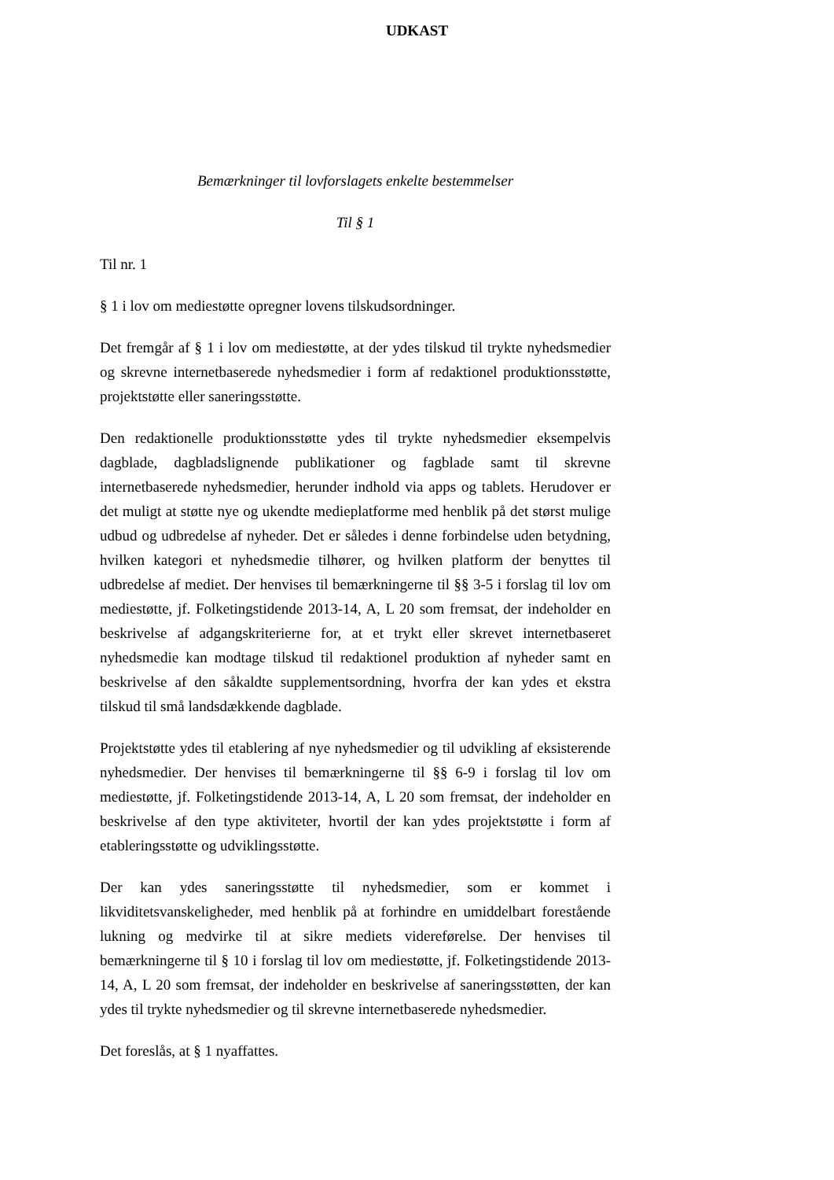UDKAST
Bemærkninger til lovforslagets enkelte bestemmelser
Til § 1
Til nr. 1
§ 1 i lov om mediestøtte opregner lovens tilskudsordninger.
Det fremgår af § 1 i lov om mediestøtte, at der ydes tilskud til trykte nyhedsmedier og skrevne internetbaserede nyhedsmedier i form af redaktionel produktionsstøtte, projektstøtte eller saneringsstøtte.
Den redaktionelle produktionsstøtte ydes til trykte nyhedsmedier eksempelvis dagblade, dagbladslignende publikationer og fagblade samt til skrevne internetbaserede nyhedsmedier, herunder indhold via apps og tablets. Herudover er det muligt at støtte nye og ukendte medieplatforme med henblik på det størst mulige udbud og udbredelse af nyheder. Det er således i denne forbindelse uden betydning, hvilken kategori et nyhedsmedie tilhører, og hvilken platform der benyttes til udbredelse af mediet. Der henvises til bemærkningerne til §§ 3-5 i forslag til lov om mediestøtte, jf. Folketingstidende 2013-14, A, L 20 som fremsat, der indeholder en beskrivelse af adgangskriterierne for, at et trykt eller skrevet internetbaseret nyhedsmedie kan modtage tilskud til redaktionel produktion af nyheder samt en beskrivelse af den såkaldte supplementsordning, hvorfra der kan ydes et ekstra tilskud til små landsdækkende dagblade.
Projektstøtte ydes til etablering af nye nyhedsmedier og til udvikling af eksisterende nyhedsmedier. Der henvises til bemærkningerne til §§ 6-9 i forslag til lov om mediestøtte, jf. Folketingstidende 2013-14, A, L 20 som fremsat, der indeholder en beskrivelse af den type aktiviteter, hvortil der kan ydes projektstøtte i form af etableringsstøtte og udviklingsstøtte.
Der kan ydes saneringsstøtte til nyhedsmedier, som er kommet i likviditetsvanskeligheder, med henblik på at forhindre en umiddelbart forestående lukning og medvirke til at sikre mediets videreførelse. Der henvises til bemærkningerne til § 10 i forslag til lov om mediestøtte, jf. Folketingstidende 2013-14, A, L 20 som fremsat, der indeholder en beskrivelse af saneringsstøtten, der kan ydes til trykte nyhedsmedier og til skrevne internetbaserede nyhedsmedier.
Det foreslås, at § 1 nyaffattes.